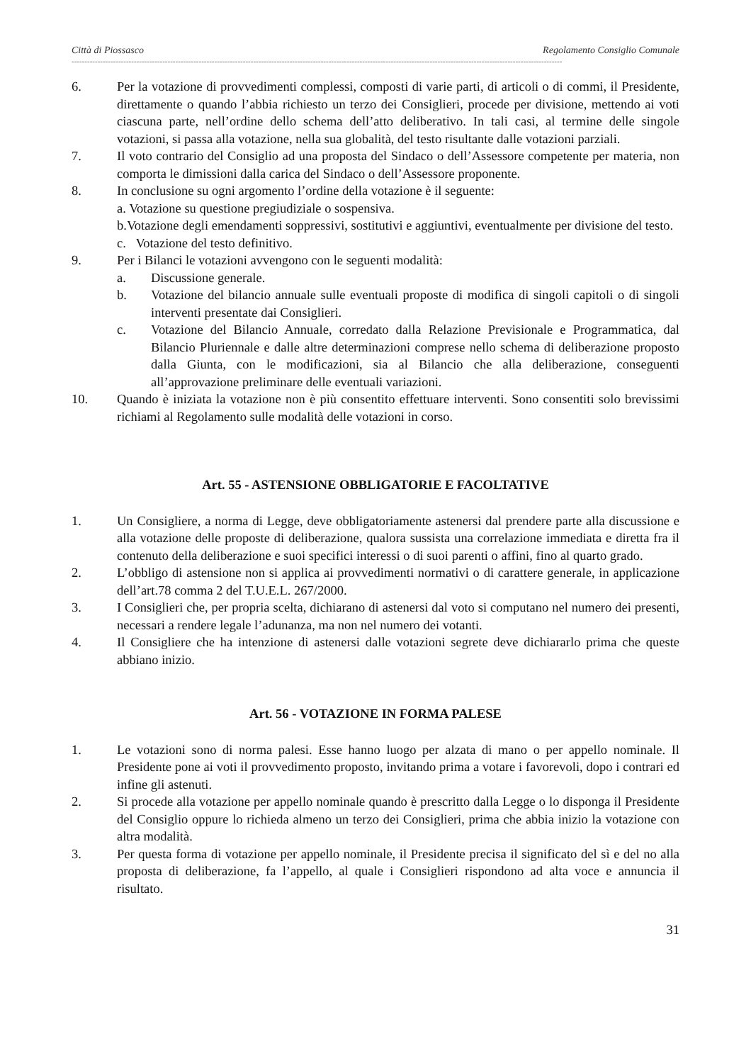Città di Piossasco Regolamento Consiglio Comunale
---------------------------------------------------------------------------------------------------------------------------------------------------------------------------------------------
6. Per la votazione di provvedimenti complessi, composti di varie parti, di articoli o di commi, il Presidente, direttamente o quando l’abbia richiesto un terzo dei Consiglieri, procede per divisione, mettendo ai voti ciascuna parte, nell’ordine dello schema dell’atto deliberativo. In tali casi, al termine delle singole votazioni, si passa alla votazione, nella sua globalità, del testo risultante dalle votazioni parziali.
7. Il voto contrario del Consiglio ad una proposta del Sindaco o dell’Assessore competente per materia, non comporta le dimissioni dalla carica del Sindaco o dell’Assessore proponente.
8. In conclusione su ogni argomento l’ordine della votazione è il seguente:
a. Votazione su questione pregiudiziale o sospensiva.
b.Votazione degli emendamenti soppressivi, sostitutivi e aggiuntivi, eventualmente per divisione del testo.
c. Votazione del testo definitivo.
9. Per i Bilanci le votazioni avvengono con le seguenti modalità:
a. Discussione generale.
b. Votazione del bilancio annuale sulle eventuali proposte di modifica di singoli capitoli o di singoli interventi presentate dai Consiglieri.
c. Votazione del Bilancio Annuale, corredato dalla Relazione Previsionale e Programmatica, dal Bilancio Pluriennale e dalle altre determinazioni comprese nello schema di deliberazione proposto dalla Giunta, con le modificazioni, sia al Bilancio che alla deliberazione, conseguenti all’approvazione preliminare delle eventuali variazioni.
10. Quando è iniziata la votazione non è più consentito effettuare interventi. Sono consentiti solo brevissimi richiami al Regolamento sulle modalità delle votazioni in corso.
Art. 55 - ASTENSIONE OBBLIGATORIE E FACOLTATIVE
1. Un Consigliere, a norma di Legge, deve obbligatoriamente astenersi dal prendere parte alla discussione e alla votazione delle proposte di deliberazione, qualora sussista una correlazione immediata e diretta fra il contenuto della deliberazione e suoi specifici interessi o di suoi parenti o affini, fino al quarto grado.
2. L’obbligo di astensione non si applica ai provvedimenti normativi o di carattere generale, in applicazione dell’art.78 comma 2 del T.U.E.L. 267/2000.
3. I Consiglieri che, per propria scelta, dichiarano di astenersi dal voto si computano nel numero dei presenti, necessari a rendere legale l’adunanza, ma non nel numero dei votanti.
4. Il Consigliere che ha intenzione di astenersi dalle votazioni segrete deve dichiararlo prima che queste abbiano inizio.
Art. 56 - VOTAZIONE IN FORMA PALESE
1. Le votazioni sono di norma palesi. Esse hanno luogo per alzata di mano o per appello nominale. Il Presidente pone ai voti il provvedimento proposto, invitando prima a votare i favorevoli, dopo i contrari ed infine gli astenuti.
2. Si procede alla votazione per appello nominale quando è prescritto dalla Legge o lo disponga il Presidente del Consiglio oppure lo richieda almeno un terzo dei Consiglieri, prima che abbia inizio la votazione con altra modalità.
3. Per questa forma di votazione per appello nominale, il Presidente precisa il significato del sì e del no alla proposta di deliberazione, fa l’appello, al quale i Consiglieri rispondono ad alta voce e annuncia il risultato.
31